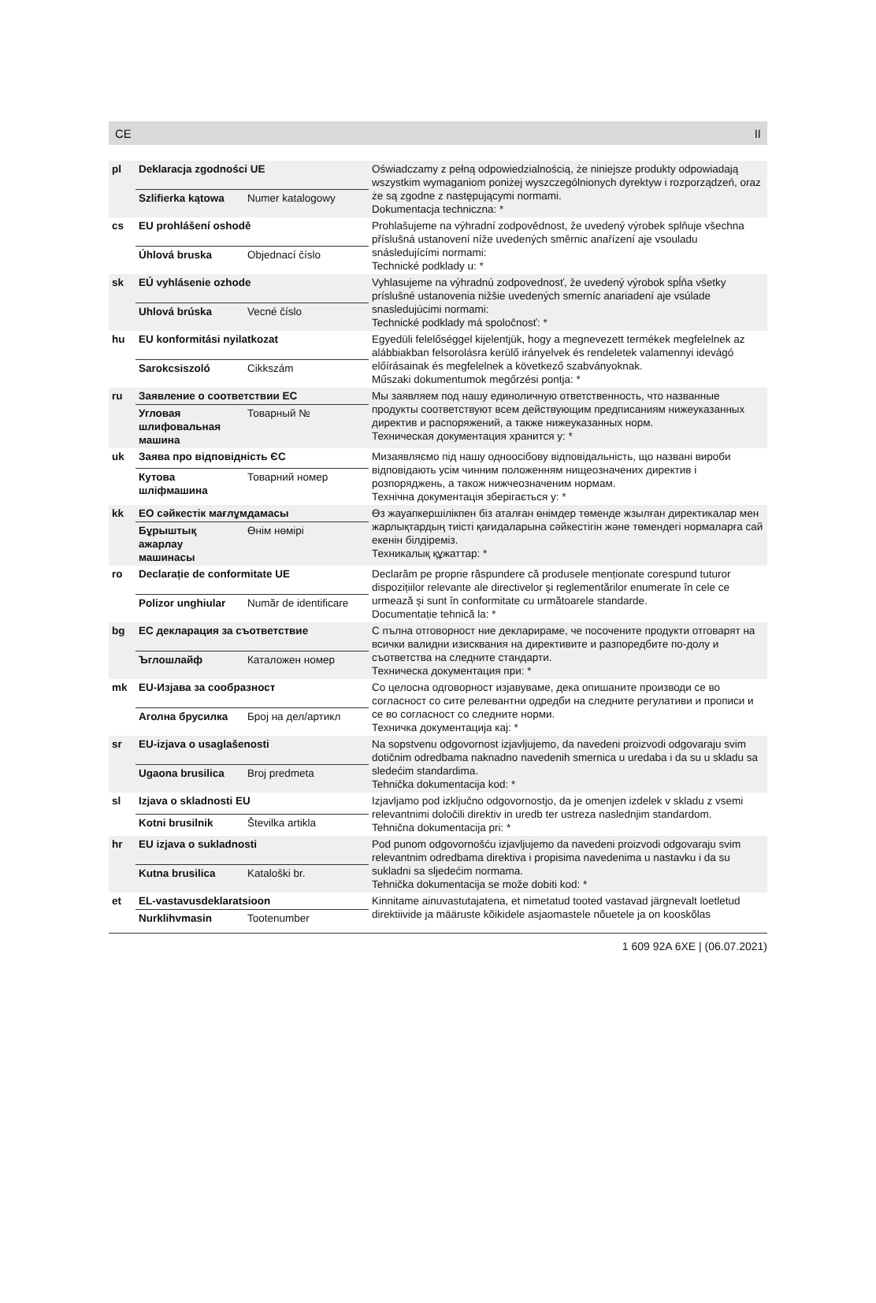CE II
| pl | Deklaracja zgodności UE | | Oświadczamy z pełną odpowiedzialnością, że niniejsze produkty odpowiadają wszystkim wymaganiom poniżej wyszczególnionych dyrektyw i rozporządzeń, oraz że są zgodne z następującymi normami. Dokumentacja techniczna: * |
| | Szlifierka kątowa | Numer katalogowy | |
| cs | EU prohlášení oshodě | | Prohlašujeme na výhradní zodpovědnost, že uvedený výrobek splňuje všechna příslušná ustanovení níže uvedených směrnic anařízení aje vsouladu snásledujícími normami: Technické podklady u: * |
| | Úhlová bruska | Objednací číslo | |
| sk | EÚ vyhlásenie ozhode | | Vyhlasujeme na výhradnú zodpovednosť, že uvedený výrobok spĺňa všetky príslušné ustanovenia nižšie uvedených smerníc anariadení aje vsúlade snasledujúcimi normami: Technické podklady má spoločnosť: * |
| | Uhlová brúska | Vecné číslo | |
| hu | EU konformitási nyilatkozat | | Egyedüli felelőséggel kijelentjük, hogy a megnevezett termékek megfelelnek az alábbiakban felsorolásra kerülő irányelvek és rendeletek valamennyi idevágó előírásainak és megfelelnek a következő szabványoknak. Műszaki dokumentumok megőrzési pontja: * |
| | Sarokcsiszoló | Cikkszám | |
| ru | Заявление о соответствии ЕС | | Мы заявляем под нашу единоличную ответственность, что названные продукты соответствуют всем действующим предписаниям нижеуказанных директив и распоряжений, а также нижеуказанных норм. Техническая документация хранится у: * |
| | Угловая шлифовальная машина | Товарный № | |
| uk | Заява про відповідність ЄС | | Мизаявляємо під нашу одноосібову відповідальність, що названі вироби відповідають усім чинним положенням нищеозначених директив і розпоряджень, а також нижчеозначеним нормам. Технічна документація зберігається у: * |
| | Кутова шліфмашина | Товарний номер | |
| kk | ЕО сәйкестік мағлұмдамасы | | Өз жауапкершілікпен біз аталған өнімдер төменде жзылған директикалар мен жарлықтардың тиісті қағидаларына сәйкестігін және төмендегі нормаларға сай екенін білдіреміз. Техникалық құжаттар: * |
| | Бұрыштық ажарлау машинасы | Өнім нөмірі | |
| ro | Declarație de conformitate UE | | Declarăm pe proprie răspundere că produsele menționate corespund tuturor dispozițiilor relevante ale directivelor şi reglementărilor enumerate în cele ce urmează şi sunt în conformitate cu următoarele standarde. Documentație tehnică la: * |
| | Polizor unghiular | Număr de identificare | |
| bg | ЕС декларация за съответствие | | С пълна отговорност ние декларираме, че посочените продукти отговарят на всички валидни изисквания на директивите и разпоредбите по-долу и съответства на следните стандарти. Техническа документация при: * |
| | Ъглошлайф | Каталожен номер | |
| mk | EU-Изјава за сообразност | | Со целосна одговорност изјавуваме, дека опишаните производи се во согласност со сите релевантни одредби на следните регулативи и прописи и се во согласност со следните норми. Техничка документација кај: * |
| | Аголна брусилка | Број на дел/артикл | |
| sr | EU-izjava o usaglašenosti | | Na sopstvenu odgovornost izjavljujemo, da navedeni proizvodi odgovaraju svim dotičnim odredbama naknadno navedenih smernica u uredaba i da su u skladu sa sledećim standardima. Tehnička dokumentacija kod: * |
| | Ugaona brusilica | Broj predmeta | |
| sl | Izjava o skladnosti EU | | Izjavljamo pod izključno odgovornostjo, da je omenjen izdelek v skladu z vsemi relevantnimi določili direktiv in uredb ter ustreza naslednjim standardom. Tehnična dokumentacija pri: * |
| | Kotni brusilnik | Številka artikla | |
| hr | EU izjava o sukladnosti | | Pod punom odgovornošću izjavljujemo da navedeni proizvodi odgovaraju svim relevantnim odredbama direktiva i propisima navedenima u nastavku i da su sukladni sa sljedećim normama. Tehnička dokumentacija se može dobiti kod: * |
| | Kutna brusilica | Kataloški br. | |
| et | EL-vastavusdeklaratsioon | | Kinnitame ainuvastutajatena, et nimetatud tooted vastavad järgnevalt loetletud direktiivide ja määruste kõikidele asjaomastele nõuetele ja on kooskõlas |
| | Nurklihvmasin | Tootenumber | |
1 609 92A 6XE | (06.07.2021)